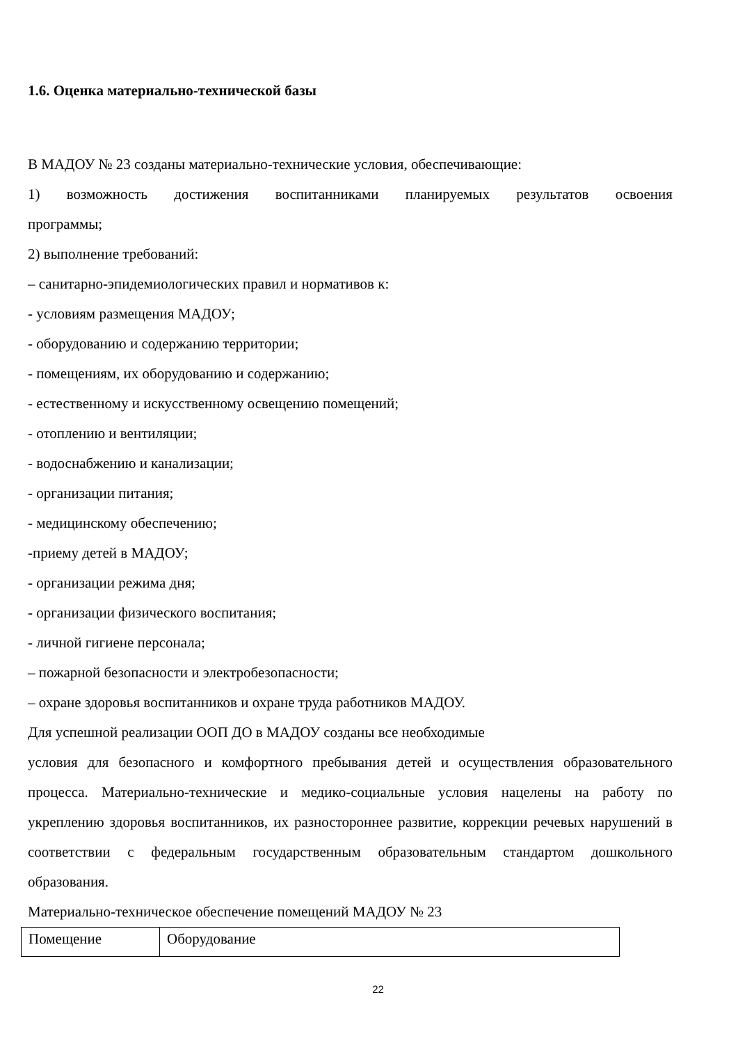1.6. Оценка материально-технической базы
В МАДОУ № 23 созданы материально-технические условия, обеспечивающие:
1) возможность достижения воспитанниками планируемых результатов освоения
программы;
2) выполнение требований:
– санитарно-эпидемиологических правил и нормативов к:
- условиям размещения МАДОУ;
- оборудованию и содержанию территории;
- помещениям, их оборудованию и содержанию;
- естественному и искусственному освещению помещений;
- отоплению и вентиляции;
- водоснабжению и канализации;
- организации питания;
- медицинскому обеспечению;
-приему детей в МАДОУ;
- организации режима дня;
- организации физического воспитания;
- личной гигиене персонала;
– пожарной безопасности и электробезопасности;
– охране здоровья воспитанников и охране труда работников МАДОУ.
Для успешной реализации ООП ДО в МАДОУ созданы все необходимые
условия для безопасного и комфортного пребывания детей и осуществления образовательного процесса. Материально-технические и медико-социальные условия нацелены на работу по укреплению здоровья воспитанников, их разностороннее развитие, коррекции речевых нарушений в соответствии с федеральным государственным образовательным стандартом дошкольного образования.
Материально-техническое обеспечение помещений МАДОУ № 23
| Помещение | Оборудование |
22